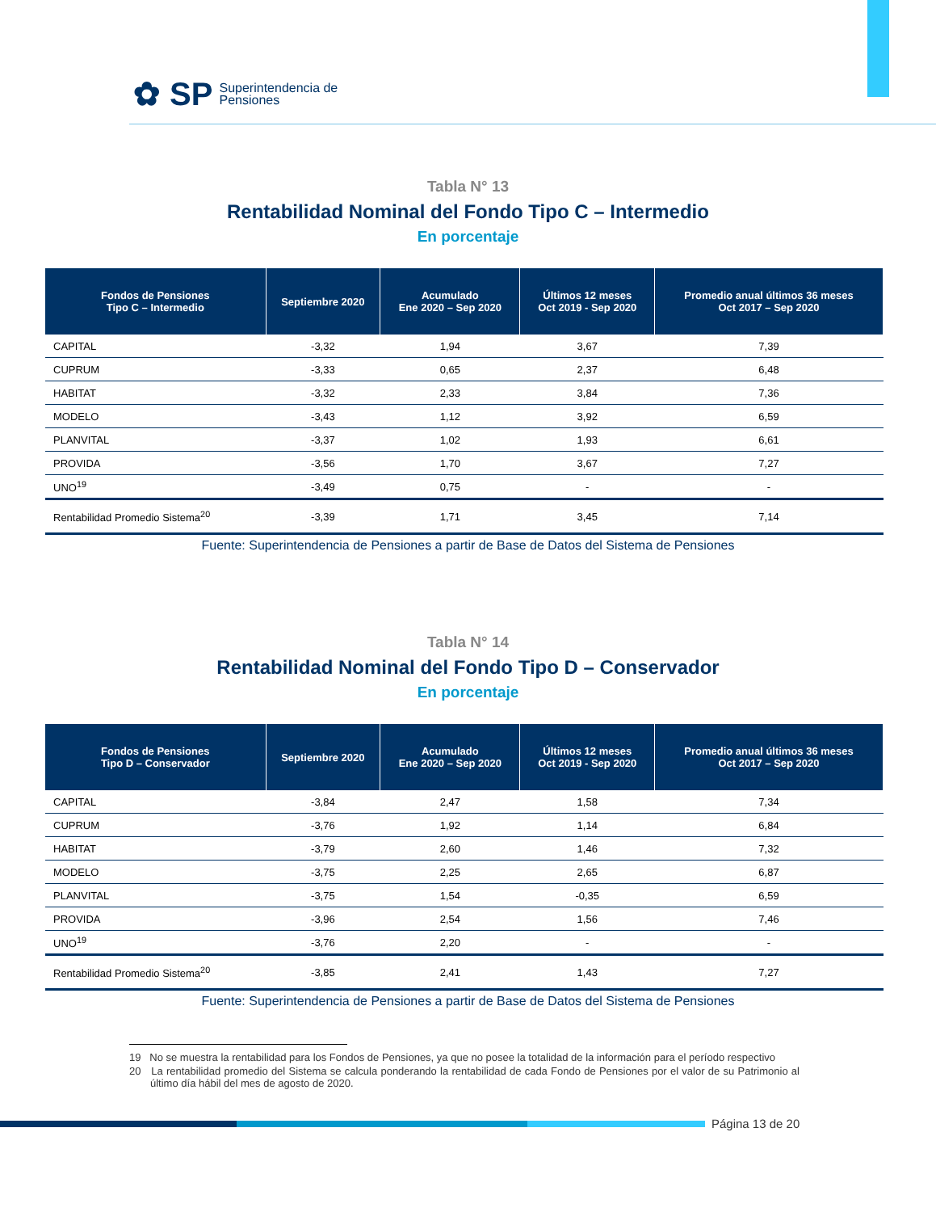✿ SP Superintendencia de
Pensiones
Tabla N° 13
Rentabilidad Nominal del Fondo Tipo C – Intermedio
En porcentaje
| Fondos de Pensiones Tipo C – Intermedio | Septiembre 2020 | Acumulado Ene 2020 – Sep 2020 | Últimos 12 meses Oct 2019 - Sep 2020 | Promedio anual últimos 36 meses Oct 2017 – Sep 2020 |
| --- | --- | --- | --- | --- |
| CAPITAL | -3,32 | 1,94 | 3,67 | 7,39 |
| CUPRUM | -3,33 | 0,65 | 2,37 | 6,48 |
| HABITAT | -3,32 | 2,33 | 3,84 | 7,36 |
| MODELO | -3,43 | 1,12 | 3,92 | 6,59 |
| PLANVITAL | -3,37 | 1,02 | 1,93 | 6,61 |
| PROVIDA | -3,56 | 1,70 | 3,67 | 7,27 |
| UNO<sup>19</sup> | -3,49 | 0,75 | - | - |
| Rentabilidad Promedio Sistema<sup>20</sup> | -3,39 | 1,71 | 3,45 | 7,14 |
Fuente: Superintendencia de Pensiones a partir de Base de Datos del Sistema de Pensiones
Tabla N° 14
Rentabilidad Nominal del Fondo Tipo D – Conservador
En porcentaje
| Fondos de Pensiones Tipo D – Conservador | Septiembre 2020 | Acumulado Ene 2020 – Sep 2020 | Últimos 12 meses Oct 2019 - Sep 2020 | Promedio anual últimos 36 meses Oct 2017 – Sep 2020 |
| --- | --- | --- | --- | --- |
| CAPITAL | -3,84 | 2,47 | 1,58 | 7,34 |
| CUPRUM | -3,76 | 1,92 | 1,14 | 6,84 |
| HABITAT | -3,79 | 2,60 | 1,46 | 7,32 |
| MODELO | -3,75 | 2,25 | 2,65 | 6,87 |
| PLANVITAL | -3,75 | 1,54 | -0,35 | 6,59 |
| PROVIDA | -3,96 | 2,54 | 1,56 | 7,46 |
| UNO<sup>19</sup> | -3,76 | 2,20 | - | - |
| Rentabilidad Promedio Sistema<sup>20</sup> | -3,85 | 2,41 | 1,43 | 7,27 |
Fuente: Superintendencia de Pensiones a partir de Base de Datos del Sistema de Pensiones
19 No se muestra la rentabilidad para los Fondos de Pensiones, ya que no posee la totalidad de la información para el período respectivo
20 La rentabilidad promedio del Sistema se calcula ponderando la rentabilidad de cada Fondo de Pensiones por el valor de su Patrimonio al último día hábil del mes de agosto de 2020.
Página 13 de 20